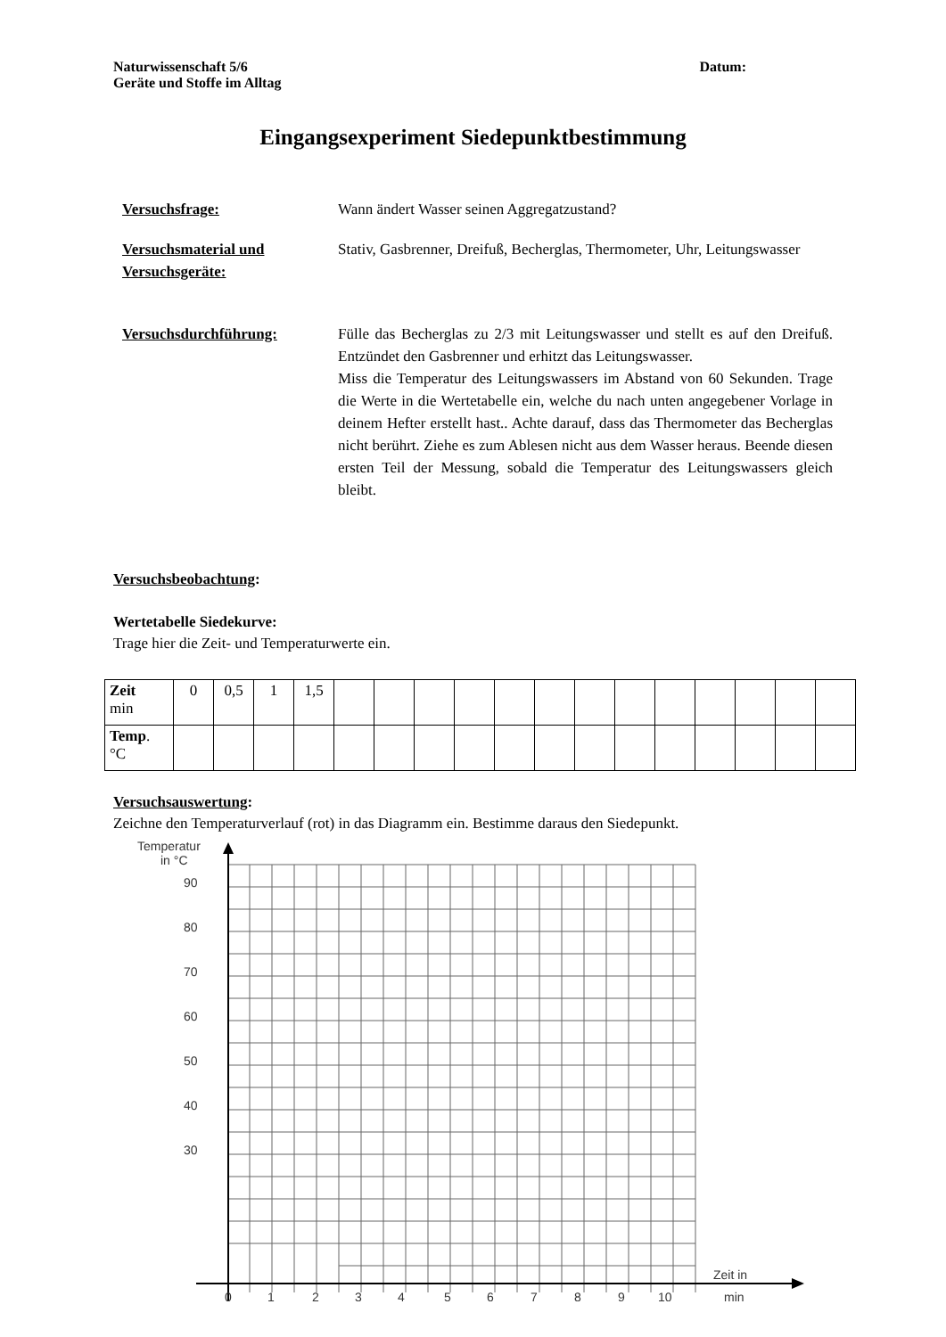Naturwissenschaft 5/6
Geräte und Stoffe im Alltag
Datum:
Eingangsexperiment Siedepunktbestimmung
Versuchsfrage: Wann ändert Wasser seinen Aggregatzustand?
Versuchsmaterial und Versuchsgeräte:
Stativ, Gasbrenner, Dreifuß, Becherglas, Thermometer, Uhr, Leitungswasser
Versuchsdurchführung: Fülle das Becherglas zu 2/3 mit Leitungswasser und stellt es auf den Dreifuß. Entzündet den Gasbrenner und erhitzt das Leitungswasser.
Miss die Temperatur des Leitungswassers im Abstand von 60 Sekunden. Trage die Werte in die Wertetabelle ein, welche du nach unten angegebener Vorlage in deinem Hefter erstellt hast.. Achte darauf, dass das Thermometer das Becherglas nicht berührt. Ziehe es zum Ablesen nicht aus dem Wasser heraus. Beende diesen ersten Teil der Messung, sobald die Temperatur des Leitungswassers gleich bleibt.
Versuchsbeobachtung:
Wertetabelle Siedekurve:
Trage hier die Zeit- und Temperaturwerte ein.
| Zeit min | 0 | 0,5 | 1 | 1,5 | | | | | | | | | | | | | |
| Temp . °C | | | | | | | | | | | | | | | | | |
Versuchsauswertung:
Zeichne den Temperaturverlauf (rot) in das Diagramm ein. Bestimme daraus den Siedepunkt.
Temperatur
in °C
90
80
70
60
50
40
30
0
1
2
3
4
5
6
7
8
9
10
Zeit in
min